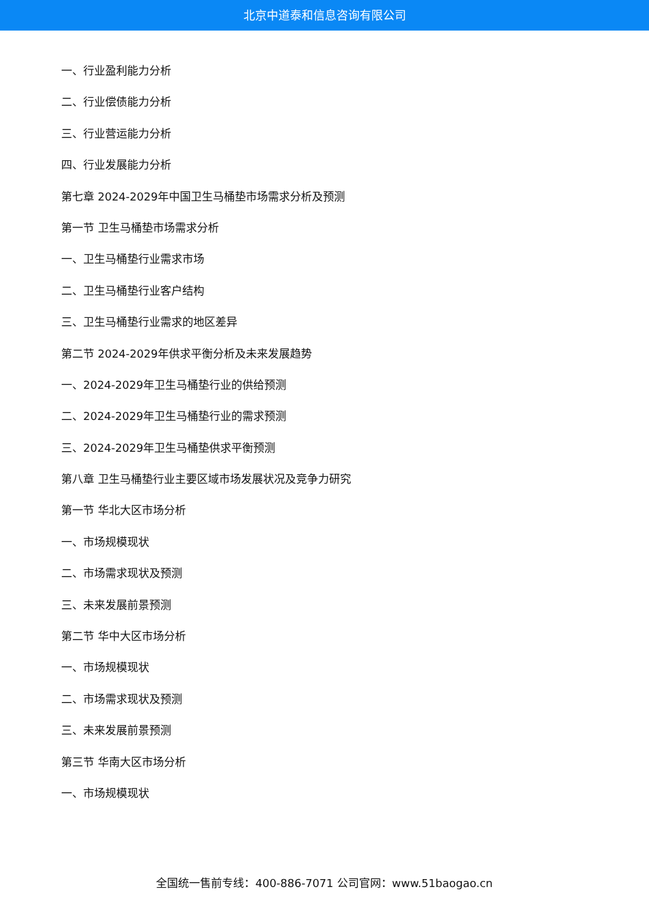北京中道泰和信息咨询有限公司
一、行业盈利能力分析
二、行业偿债能力分析
三、行业营运能力分析
四、行业发展能力分析
第七章 2024-2029年中国卫生马桶垫市场需求分析及预测
第一节 卫生马桶垫市场需求分析
一、卫生马桶垫行业需求市场
二、卫生马桶垫行业客户结构
三、卫生马桶垫行业需求的地区差异
第二节 2024-2029年供求平衡分析及未来发展趋势
一、2024-2029年卫生马桶垫行业的供给预测
二、2024-2029年卫生马桶垫行业的需求预测
三、2024-2029年卫生马桶垫供求平衡预测
第八章 卫生马桶垫行业主要区域市场发展状况及竞争力研究
第一节 华北大区市场分析
一、市场规模现状
二、市场需求现状及预测
三、未来发展前景预测
第二节 华中大区市场分析
一、市场规模现状
二、市场需求现状及预测
三、未来发展前景预测
第三节 华南大区市场分析
一、市场规模现状
全国统一售前专线：400-886-7071 公司官网：www.51baogao.cn